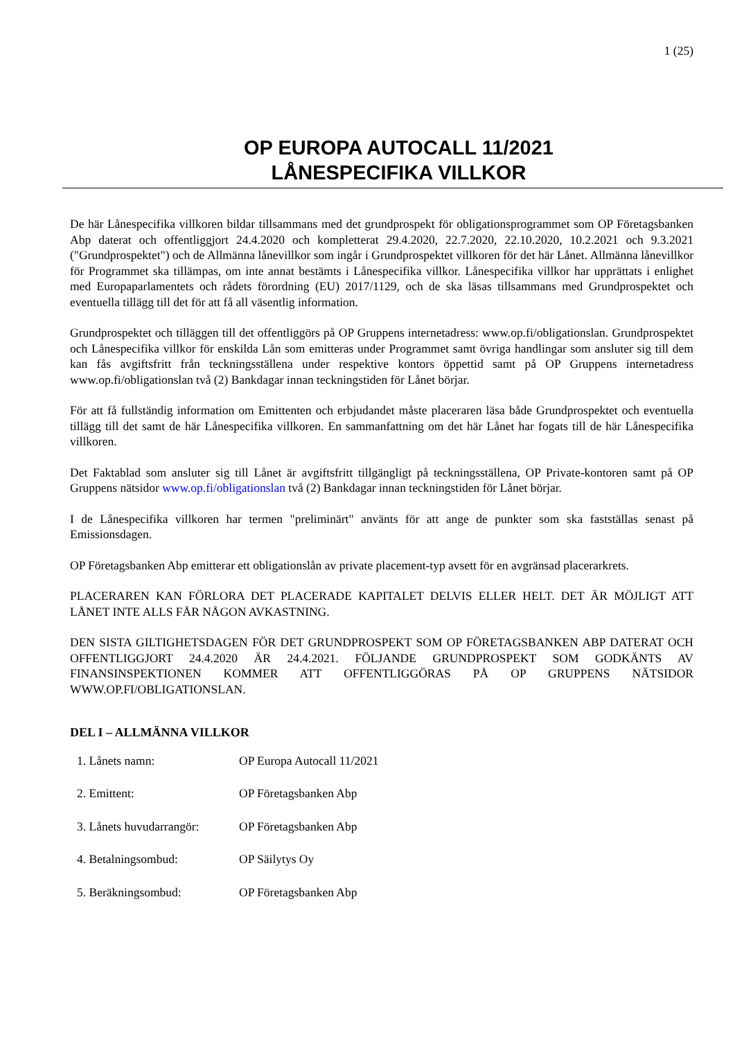1 (25)
OP EUROPA AUTOCALL 11/2021
LÅNESPECIFIKA VILLKOR
De här Lånespecifika villkoren bildar tillsammans med det grundprospekt för obligationsprogrammet som OP Företagsbanken Abp daterat och offentliggjort 24.4.2020 och kompletterat 29.4.2020, 22.7.2020, 22.10.2020, 10.2.2021 och 9.3.2021 ("Grundprospektet") och de Allmänna lånevillkor som ingår i Grundprospektet villkoren för det här Lånet. Allmänna lånevillkor för Programmet ska tillämpas, om inte annat bestämts i Lånespecifika villkor. Lånespecifika villkor har upprättats i enlighet med Europaparlamentets och rådets förordning (EU) 2017/1129, och de ska läsas tillsammans med Grundprospektet och eventuella tillägg till det för att få all väsentlig information.
Grundprospektet och tilläggen till det offentliggörs på OP Gruppens internetadress: www.op.fi/obligationslan. Grundprospektet och Lånespecifika villkor för enskilda Lån som emitteras under Programmet samt övriga handlingar som ansluter sig till dem kan fås avgiftsfritt från teckningsställena under respektive kontors öppettid samt på OP Gruppens internetadress www.op.fi/obligationslan två (2) Bankdagar innan teckningstiden för Lånet börjar.
För att få fullständig information om Emittenten och erbjudandet måste placeraren läsa både Grundprospektet och eventuella tillägg till det samt de här Lånespecifika villkoren. En sammanfattning om det här Lånet har fogats till de här Lånespecifika villkoren.
Det Faktablad som ansluter sig till Lånet är avgiftsfritt tillgängligt på teckningsställena, OP Private-kontoren samt på OP Gruppens nätsidor www.op.fi/obligationslan två (2) Bankdagar innan teckningstiden för Lånet börjar.
I de Lånespecifika villkoren har termen "preliminärt" använts för att ange de punkter som ska fastställas senast på Emissionsdagen.
OP Företagsbanken Abp emitterar ett obligationslån av private placement-typ avsett för en avgränsad placerarkrets.
PLACERAREN KAN FÖRLORA DET PLACERADE KAPITALET DELVIS ELLER HELT. DET ÄR MÖJLIGT ATT LÅNET INTE ALLS FÅR NÅGON AVKASTNING.
DEN SISTA GILTIGHETSDAGEN FÖR DET GRUNDPROSPEKT SOM OP FÖRETAGSBANKEN ABP DATERAT OCH OFFENTLIGGJORT 24.4.2020 ÄR 24.4.2021. FÖLJANDE GRUNDPROSPEKT SOM GODKÄNTS AV FINANSINSPEKTIONEN KOMMER ATT OFFENTLIGGÖRAS PÅ OP GRUPPENS NÄTSIDOR WWW.OP.FI/OBLIGATIONSLAN.
DEL I – ALLMÄNNA VILLKOR
1. Lånets namn: OP Europa Autocall 11/2021
2. Emittent: OP Företagsbanken Abp
3. Lånets huvudarrangör: OP Företagsbanken Abp
4. Betalningsombud: OP Säilytys Oy
5. Beräkningsombud: OP Företagsbanken Abp